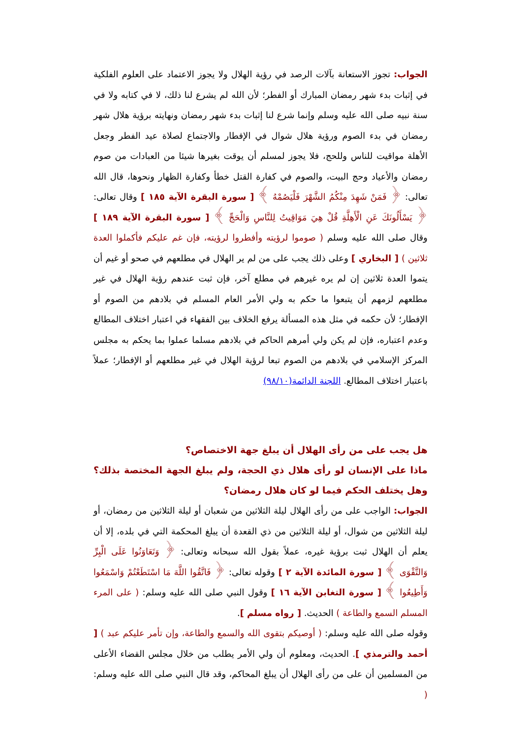الجواب: تجوز الاستعانة بآلات الرصد في رؤية الهلال ولا يجوز الاعتماد على العلوم الفلكية في إثبات بدء شهر رمضان المبارك أو الفطر؛ لأن الله لم يشرع لنا ذلك، لا في كتابه ولا في سنة نبيه صلى الله عليه وسلم وإنما شرع لنا إثبات بدء شهر رمضان ونهايته برؤية هلال شهر رمضان في بدء الصوم ورؤية هلال شوال في الإفطار والاجتماع لصلاة عيد الفطر وجعل الأهلة مواقيت للناس وللحج، فلا يجوز لمسلم أن يوقت بغيرها شيئا من العبادات من صوم رمضان والأعياد وحج البيت، والصوم في كفارة القتل خطأ وكفارة الظهار ونحوها، قال الله تعالى: ﴿ فَمَنْ شَهِدَ مِنْكُمُ الشَّهْرَ فَلْيَصُمْهُ ﴾ [ سورة البقرة الآية ١٨٥ ] وقال تعالى: ﴿ يَسْأَلُونَكَ عَنِ الْأَهِلَّةِ قُلْ هِيَ مَوَاقِيتُ لِلنَّاسِ وَالْحَجِّ ﴾ [ سورة البقرة الآية ١٨٩ ] وقال صلى الله عليه وسلم ( صوموا لرؤيته وأفطروا لرؤيته، فإن غم عليكم فأكملوا العدة ثلاثين ) [ البخاري ] وعلى ذلك يجب على من لم ير الهلال في مطلعهم في صحو أو غيم أن يتموا العدة ثلاثين إن لم يره غيرهم في مطلع آخر، فإن ثبت عندهم رؤية الهلال في غير مطلعهم لزمهم أن يتبعوا ما حكم به ولي الأمر العام المسلم في بلادهم من الصوم أو الإفطار؛ لأن حكمه في مثل هذه المسألة يرفع الخلاف بين الفقهاء في اعتبار اختلاف المطالع وعدم اعتباره، فإن لم يكن ولي أمرهم الحاكم في بلادهم مسلما عملوا بما يحكم به مجلس المركز الإسلامي في بلادهم من الصوم تبعا لرؤية الهلال في غير مطلعهم أو الإفطار؛ عملاً باعتبار اختلاف المطالع. اللجنة الدائمة(٩٨/١٠)
هل يجب على من رأى الهلال أن يبلغ جهة الاختصاص؟
ماذا على الإنسان لو رأى هلال ذي الحجة، ولم يبلغ الجهة المختصة بذلك؟ وهل يختلف الحكم فيما لو كان هلال رمضان؟
الجواب: الواجب على من رأى الهلال ليلة الثلاثين من شعبان أو ليلة الثلاثين من رمضان، أو ليلة الثلاثين من شوال، أو ليلة الثلاثين من ذي القعدة أن يبلغ المحكمة التي في بلده، إلا أن يعلم أن الهلال ثبت برؤية غيره، عملاً بقول الله سبحانه وتعالى: ﴿ وَتَعَاوَنُوا عَلَى الْبِرِّ وَالتَّقْوَى ﴾ [ سورة المائدة الآية ٢ ] وقوله تعالى: ﴿ فَاتَّقُوا اللَّهَ مَا اسْتَطَعْتُمْ وَاسْمَعُوا وَأَطِيعُوا ﴾ [ سورة التغابن الآية ١٦ ] وقول النبي صلى الله عليه وسلم: ( على المرء المسلم السمع والطاعة ) الحديث. [ رواه مسلم ].
وقوله صلى الله عليه وسلم: ( أوصيكم بتقوى الله والسمع والطاعة، وإن تأمر عليكم عبد ) [ أحمد والترمذي ]. الحديث، ومعلوم أن ولي الأمر يطلب من خلال مجلس القضاء الأعلى من المسلمين أن على من رأى الهلال أن يبلغ المحاكم، وقد قال النبي صلى الله عليه وسلم: (